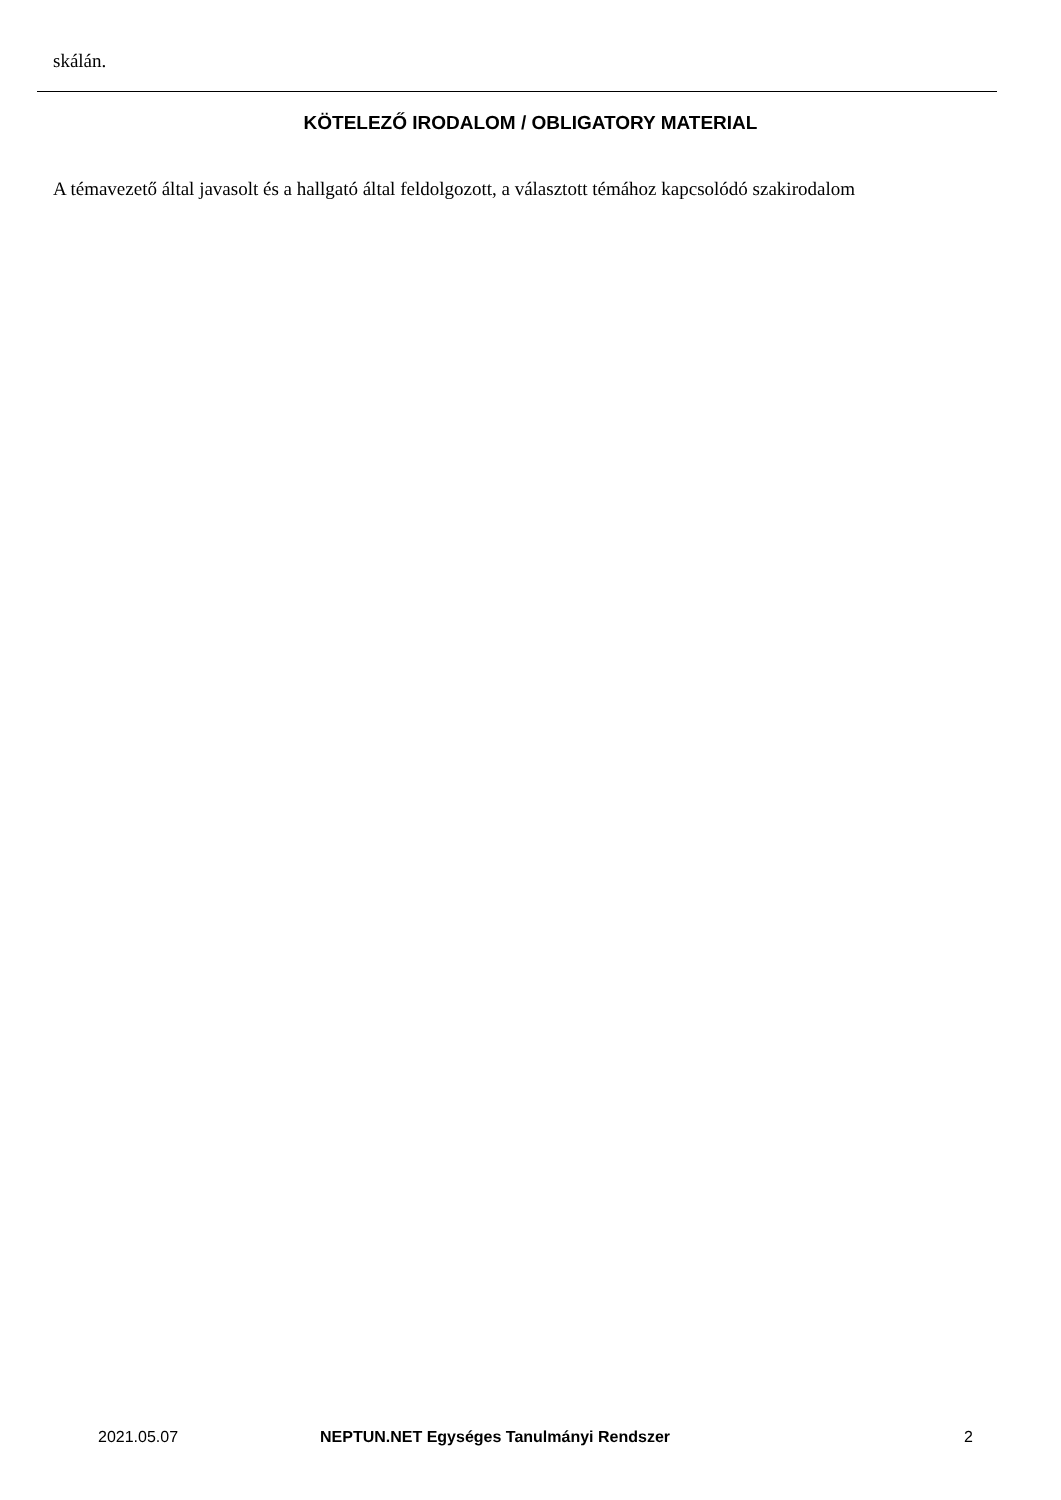skálán.
KÖTELEZŐ IRODALOM / OBLIGATORY MATERIAL
A témavezető által javasolt és a hallgató által feldolgozott, a választott témához kapcsolódó szakirodalom
2021.05.07 NEPTUN.NET Egységes Tanulmányi Rendszer 2